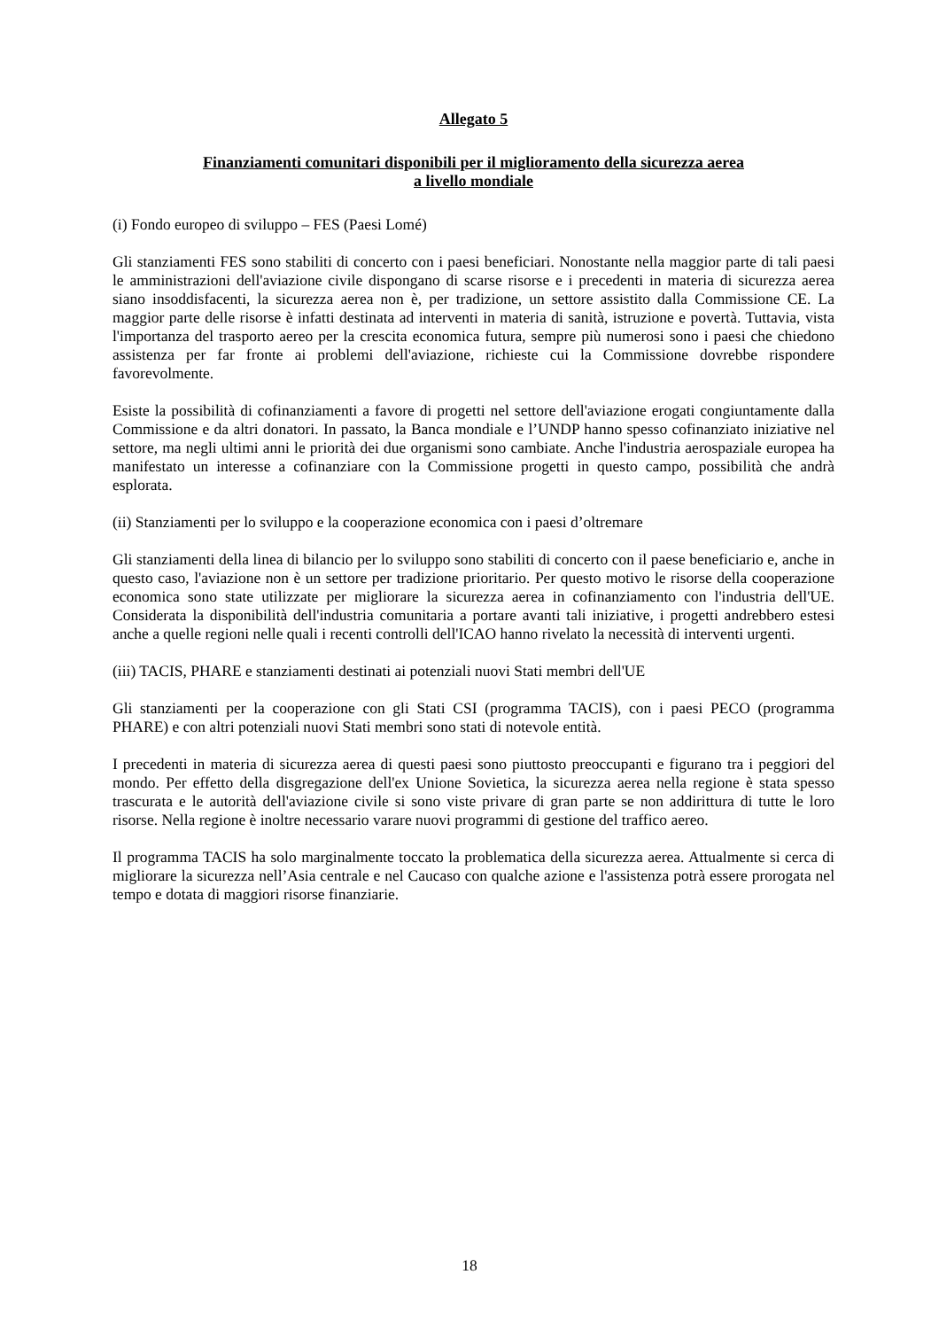Allegato 5
Finanziamenti comunitari disponibili per il miglioramento della sicurezza aerea
a livello mondiale
(i) Fondo europeo di sviluppo – FES (Paesi Lomé)
Gli stanziamenti FES sono stabiliti di concerto con i paesi beneficiari. Nonostante nella maggior parte di tali paesi le amministrazioni dell'aviazione civile dispongano di scarse risorse e i precedenti in materia di sicurezza aerea siano insoddisfacenti, la sicurezza aerea non è, per tradizione, un settore assistito dalla Commissione CE. La maggior parte delle risorse è infatti destinata ad interventi in materia di sanità, istruzione e povertà. Tuttavia, vista l'importanza del trasporto aereo per la crescita economica futura, sempre più numerosi sono i paesi che chiedono assistenza per far fronte ai problemi dell'aviazione, richieste cui la Commissione dovrebbe rispondere favorevolmente.
Esiste la possibilità di cofinanziamenti a favore di progetti nel settore dell'aviazione erogati congiuntamente dalla Commissione e da altri donatori. In passato, la Banca mondiale e l’UNDP hanno spesso cofinanziato iniziative nel settore, ma negli ultimi anni le priorità dei due organismi sono cambiate. Anche l'industria aerospaziale europea ha manifestato un interesse a cofinanziare con la Commissione progetti in questo campo, possibilità che andrà esplorata.
(ii) Stanziamenti per lo sviluppo e la cooperazione economica con i paesi d’oltremare
Gli stanziamenti della linea di bilancio per lo sviluppo sono stabiliti di concerto con il paese beneficiario e, anche in questo caso, l'aviazione non è un settore per tradizione prioritario. Per questo motivo le risorse della cooperazione economica sono state utilizzate per migliorare la sicurezza aerea in cofinanziamento con l'industria dell'UE. Considerata la disponibilità dell'industria comunitaria a portare avanti tali iniziative, i progetti andrebbero estesi anche a quelle regioni nelle quali i recenti controlli dell'ICAO hanno rivelato la necessità di interventi urgenti.
(iii) TACIS, PHARE e stanziamenti destinati ai potenziali nuovi Stati membri dell'UE
Gli stanziamenti per la cooperazione con gli Stati CSI (programma TACIS), con i paesi PECO (programma PHARE) e con altri potenziali nuovi Stati membri sono stati di notevole entità.
I precedenti in materia di sicurezza aerea di questi paesi sono piuttosto preoccupanti e figurano tra i peggiori del mondo. Per effetto della disgregazione dell'ex Unione Sovietica, la sicurezza aerea nella regione è stata spesso trascurata e le autorità dell'aviazione civile si sono viste privare di gran parte se non addirittura di tutte le loro risorse. Nella regione è inoltre necessario varare nuovi programmi di gestione del traffico aereo.
Il programma TACIS ha solo marginalmente toccato la problematica della sicurezza aerea. Attualmente si cerca di migliorare la sicurezza nell’Asia centrale e nel Caucaso con qualche azione e l'assistenza potrà essere prorogata nel tempo e dotata di maggiori risorse finanziarie.
18